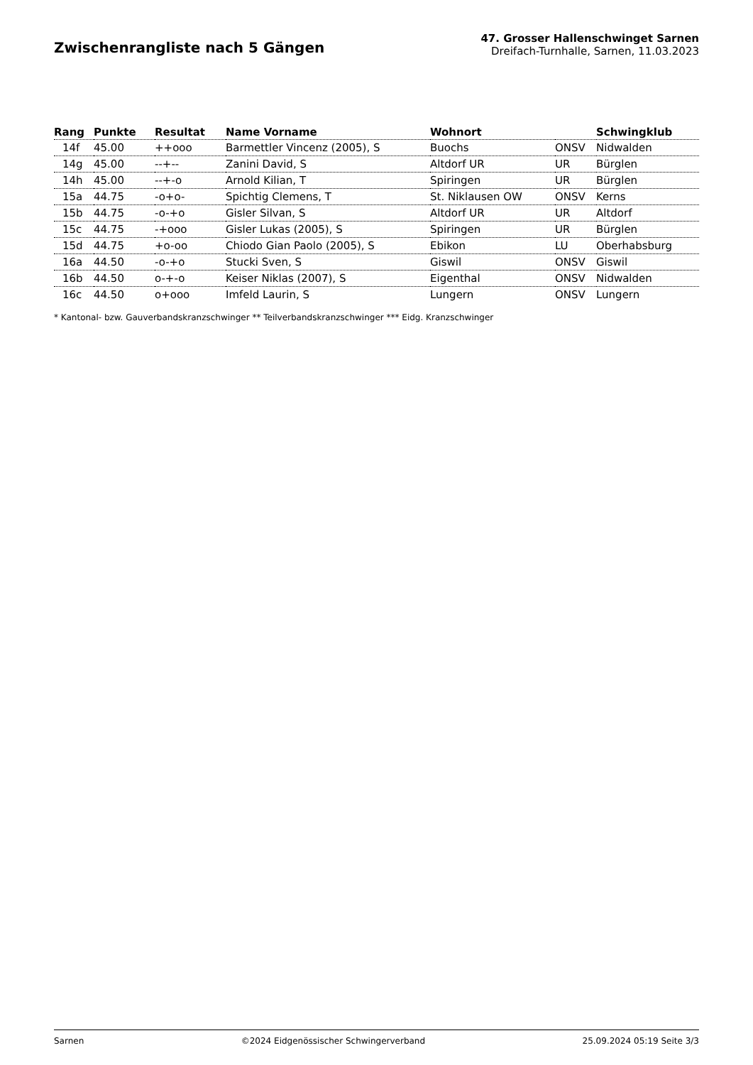Zwischenrangliste nach 5 Gängen
47. Grosser Hallenschwinget Sarnen
Dreifach-Turnhalle, Sarnen, 11.03.2023
| Rang | Punkte | Resultat | Name Vorname | Wohnort | | Schwingklub |
| --- | --- | --- | --- | --- | --- | --- |
| 14f | 45.00 | ++ooo | Barmettler Vincenz (2005), S | Buochs | ONSV | Nidwalden |
| 14g | 45.00 | --+-- | Zanini David, S | Altdorf UR | UR | Bürglen |
| 14h | 45.00 | --+-o | Arnold Kilian, T | Spiringen | UR | Bürglen |
| 15a | 44.75 | -o+o- | Spichtig Clemens, T | St. Niklausen OW | ONSV | Kerns |
| 15b | 44.75 | -o-+o | Gisler Silvan, S | Altdorf UR | UR | Altdorf |
| 15c | 44.75 | -+ooo | Gisler Lukas (2005), S | Spiringen | UR | Bürglen |
| 15d | 44.75 | +o-oo | Chiodo Gian Paolo (2005), S | Ebikon | LU | Oberhabsburg |
| 16a | 44.50 | -o-+o | Stucki Sven, S | Giswil | ONSV | Giswil |
| 16b | 44.50 | o-+-o | Keiser Niklas (2007), S | Eigenthal | ONSV | Nidwalden |
| 16c | 44.50 | o+ooo | Imfeld Laurin, S | Lungern | ONSV | Lungern |
* Kantonal- bzw. Gauverbandskranzschwinger ** Teilverbandskranzschwinger *** Eidg. Kranzschwinger
Sarnen ©2024 Eidgenössischer Schwingerverband 25.09.2024 05:19 Seite 3/3